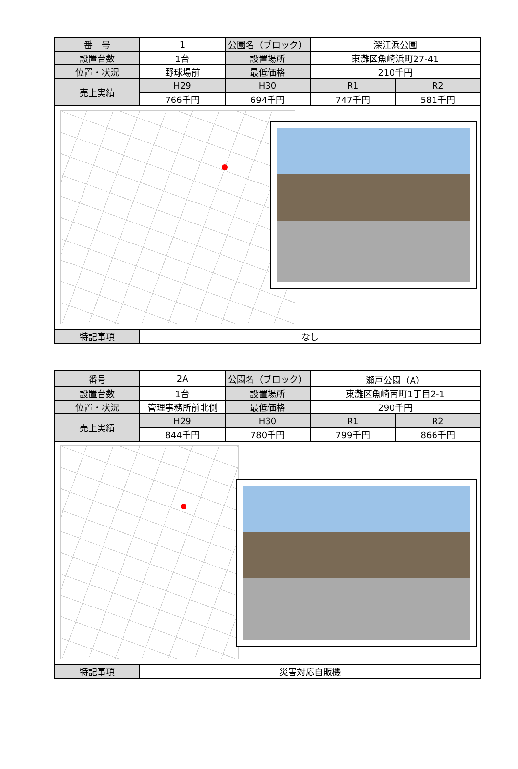| 番 号 | 1 | 公園名（ブロック） | 深江浜公園 | |
| 設置台数 | 1台 | 設置場所 | 東灘区魚崎浜町27-41 | |
| 位置・状況 | 野球場前 | 最低価格 | 210千円 | |
| 売上実績 | H29 | H30 | R1 | R2 |
| | 766千円 | 694千円 | 747千円 | 581千円 |
| 特記事項 | なし | | | |
| 番号 | 2A | 公園名（ブロック） | 瀬戸公園（A） | |
| 設置台数 | 1台 | 設置場所 | 東灘区魚崎南町1丁目2-1 | |
| 位置・状況 | 管理事務所前北側 | 最低価格 | 290千円 | |
| 売上実績 | H29 | H30 | R1 | R2 |
| | 844千円 | 780千円 | 799千円 | 866千円 |
| 特記事項 | 災害対応自販機 | | | |